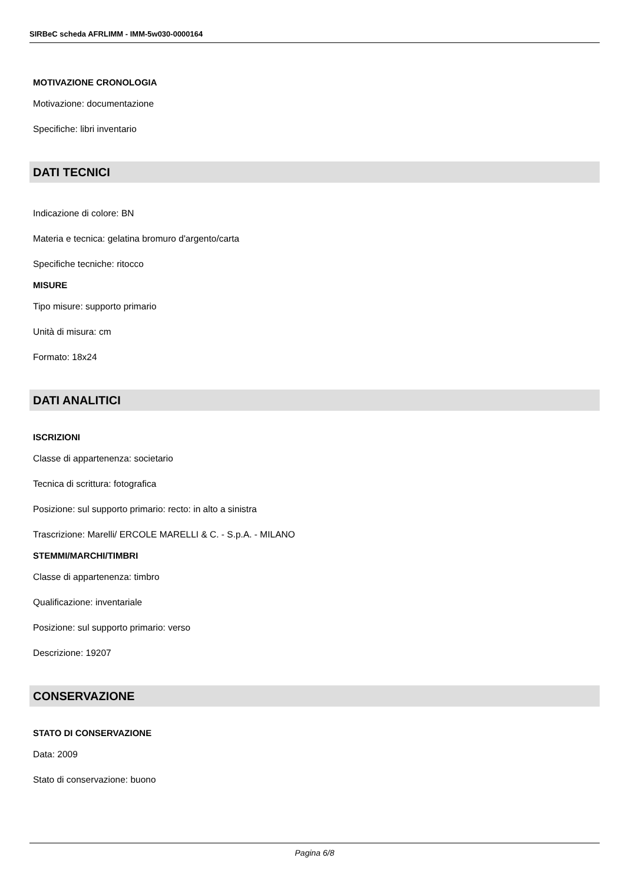SIRBeC scheda AFRLIMM - IMM-5w030-0000164
MOTIVAZIONE CRONOLOGIA
Motivazione: documentazione
Specifiche: libri inventario
DATI TECNICI
Indicazione di colore: BN
Materia e tecnica: gelatina bromuro d'argento/carta
Specifiche tecniche: ritocco
MISURE
Tipo misure: supporto primario
Unità di misura: cm
Formato: 18x24
DATI ANALITICI
ISCRIZIONI
Classe di appartenenza: societario
Tecnica di scrittura: fotografica
Posizione: sul supporto primario: recto: in alto a sinistra
Trascrizione: Marelli/ ERCOLE MARELLI & C. - S.p.A. - MILANO
STEMMI/MARCHI/TIMBRI
Classe di appartenenza: timbro
Qualificazione: inventariale
Posizione: sul supporto primario: verso
Descrizione: 19207
CONSERVAZIONE
STATO DI CONSERVAZIONE
Data: 2009
Stato di conservazione: buono
Pagina 6/8